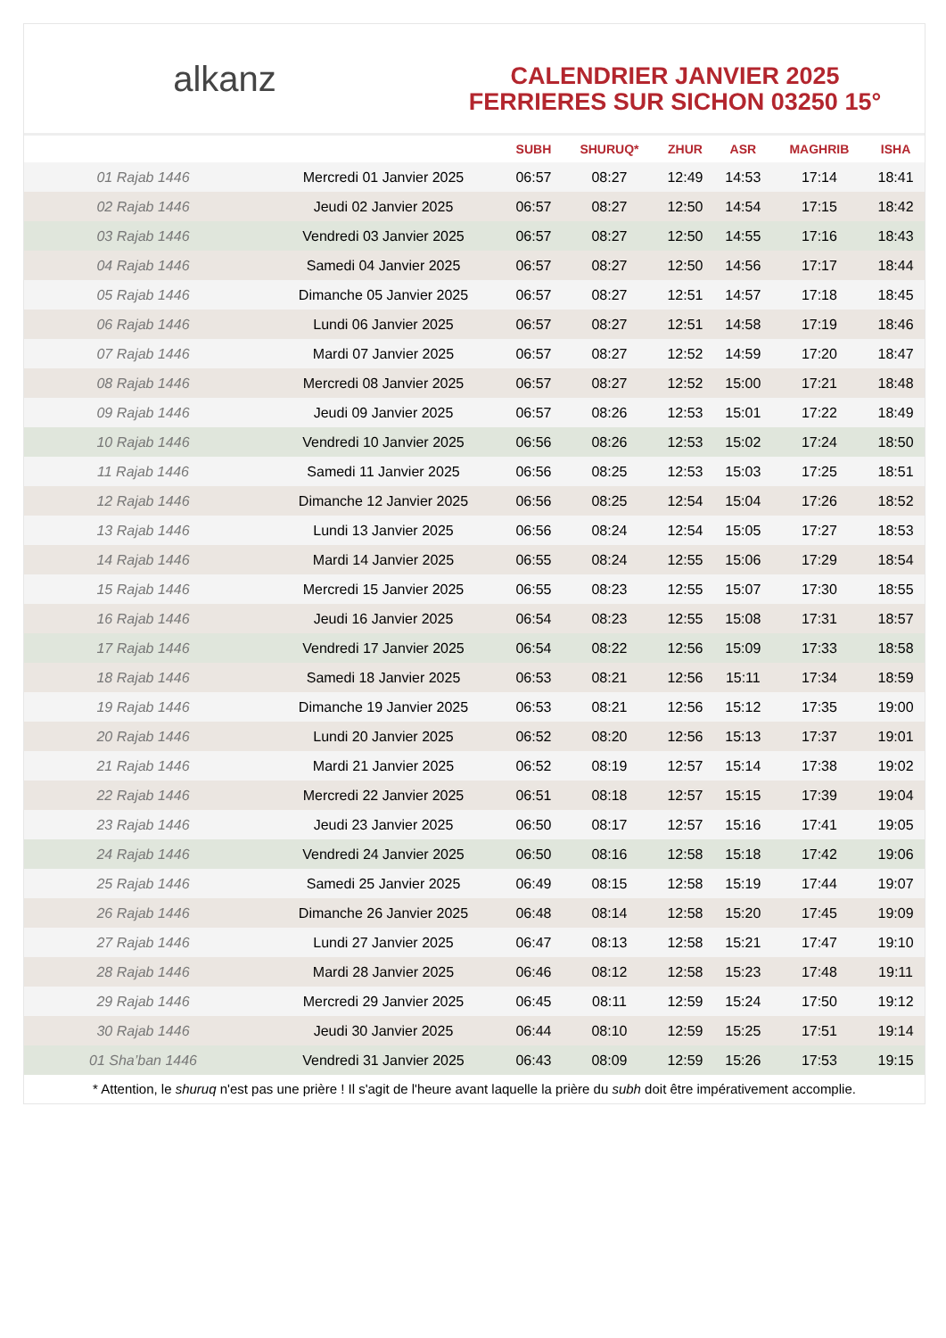alkanz
CALENDRIER JANVIER 2025
FERRIERES SUR SICHON 03250 15°
| | | SUBH | SHURUQ* | ZHUR | ASR | MAGHRIB | ISHA |
| --- | --- | --- | --- | --- | --- | --- | --- |
| 01 Rajab 1446 | Mercredi 01 Janvier 2025 | 06:57 | 08:27 | 12:49 | 14:53 | 17:14 | 18:41 |
| 02 Rajab 1446 | Jeudi 02 Janvier 2025 | 06:57 | 08:27 | 12:50 | 14:54 | 17:15 | 18:42 |
| 03 Rajab 1446 | Vendredi 03 Janvier 2025 | 06:57 | 08:27 | 12:50 | 14:55 | 17:16 | 18:43 |
| 04 Rajab 1446 | Samedi 04 Janvier 2025 | 06:57 | 08:27 | 12:50 | 14:56 | 17:17 | 18:44 |
| 05 Rajab 1446 | Dimanche 05 Janvier 2025 | 06:57 | 08:27 | 12:51 | 14:57 | 17:18 | 18:45 |
| 06 Rajab 1446 | Lundi 06 Janvier 2025 | 06:57 | 08:27 | 12:51 | 14:58 | 17:19 | 18:46 |
| 07 Rajab 1446 | Mardi 07 Janvier 2025 | 06:57 | 08:27 | 12:52 | 14:59 | 17:20 | 18:47 |
| 08 Rajab 1446 | Mercredi 08 Janvier 2025 | 06:57 | 08:27 | 12:52 | 15:00 | 17:21 | 18:48 |
| 09 Rajab 1446 | Jeudi 09 Janvier 2025 | 06:57 | 08:26 | 12:53 | 15:01 | 17:22 | 18:49 |
| 10 Rajab 1446 | Vendredi 10 Janvier 2025 | 06:56 | 08:26 | 12:53 | 15:02 | 17:24 | 18:50 |
| 11 Rajab 1446 | Samedi 11 Janvier 2025 | 06:56 | 08:25 | 12:53 | 15:03 | 17:25 | 18:51 |
| 12 Rajab 1446 | Dimanche 12 Janvier 2025 | 06:56 | 08:25 | 12:54 | 15:04 | 17:26 | 18:52 |
| 13 Rajab 1446 | Lundi 13 Janvier 2025 | 06:56 | 08:24 | 12:54 | 15:05 | 17:27 | 18:53 |
| 14 Rajab 1446 | Mardi 14 Janvier 2025 | 06:55 | 08:24 | 12:55 | 15:06 | 17:29 | 18:54 |
| 15 Rajab 1446 | Mercredi 15 Janvier 2025 | 06:55 | 08:23 | 12:55 | 15:07 | 17:30 | 18:55 |
| 16 Rajab 1446 | Jeudi 16 Janvier 2025 | 06:54 | 08:23 | 12:55 | 15:08 | 17:31 | 18:57 |
| 17 Rajab 1446 | Vendredi 17 Janvier 2025 | 06:54 | 08:22 | 12:56 | 15:09 | 17:33 | 18:58 |
| 18 Rajab 1446 | Samedi 18 Janvier 2025 | 06:53 | 08:21 | 12:56 | 15:11 | 17:34 | 18:59 |
| 19 Rajab 1446 | Dimanche 19 Janvier 2025 | 06:53 | 08:21 | 12:56 | 15:12 | 17:35 | 19:00 |
| 20 Rajab 1446 | Lundi 20 Janvier 2025 | 06:52 | 08:20 | 12:56 | 15:13 | 17:37 | 19:01 |
| 21 Rajab 1446 | Mardi 21 Janvier 2025 | 06:52 | 08:19 | 12:57 | 15:14 | 17:38 | 19:02 |
| 22 Rajab 1446 | Mercredi 22 Janvier 2025 | 06:51 | 08:18 | 12:57 | 15:15 | 17:39 | 19:04 |
| 23 Rajab 1446 | Jeudi 23 Janvier 2025 | 06:50 | 08:17 | 12:57 | 15:16 | 17:41 | 19:05 |
| 24 Rajab 1446 | Vendredi 24 Janvier 2025 | 06:50 | 08:16 | 12:58 | 15:18 | 17:42 | 19:06 |
| 25 Rajab 1446 | Samedi 25 Janvier 2025 | 06:49 | 08:15 | 12:58 | 15:19 | 17:44 | 19:07 |
| 26 Rajab 1446 | Dimanche 26 Janvier 2025 | 06:48 | 08:14 | 12:58 | 15:20 | 17:45 | 19:09 |
| 27 Rajab 1446 | Lundi 27 Janvier 2025 | 06:47 | 08:13 | 12:58 | 15:21 | 17:47 | 19:10 |
| 28 Rajab 1446 | Mardi 28 Janvier 2025 | 06:46 | 08:12 | 12:58 | 15:23 | 17:48 | 19:11 |
| 29 Rajab 1446 | Mercredi 29 Janvier 2025 | 06:45 | 08:11 | 12:59 | 15:24 | 17:50 | 19:12 |
| 30 Rajab 1446 | Jeudi 30 Janvier 2025 | 06:44 | 08:10 | 12:59 | 15:25 | 17:51 | 19:14 |
| 01 Sha’ban 1446 | Vendredi 31 Janvier 2025 | 06:43 | 08:09 | 12:59 | 15:26 | 17:53 | 19:15 |
* Attention, le shuruq n'est pas une prière ! Il s'agit de l'heure avant laquelle la prière du subh doit être impérativement accomplie.